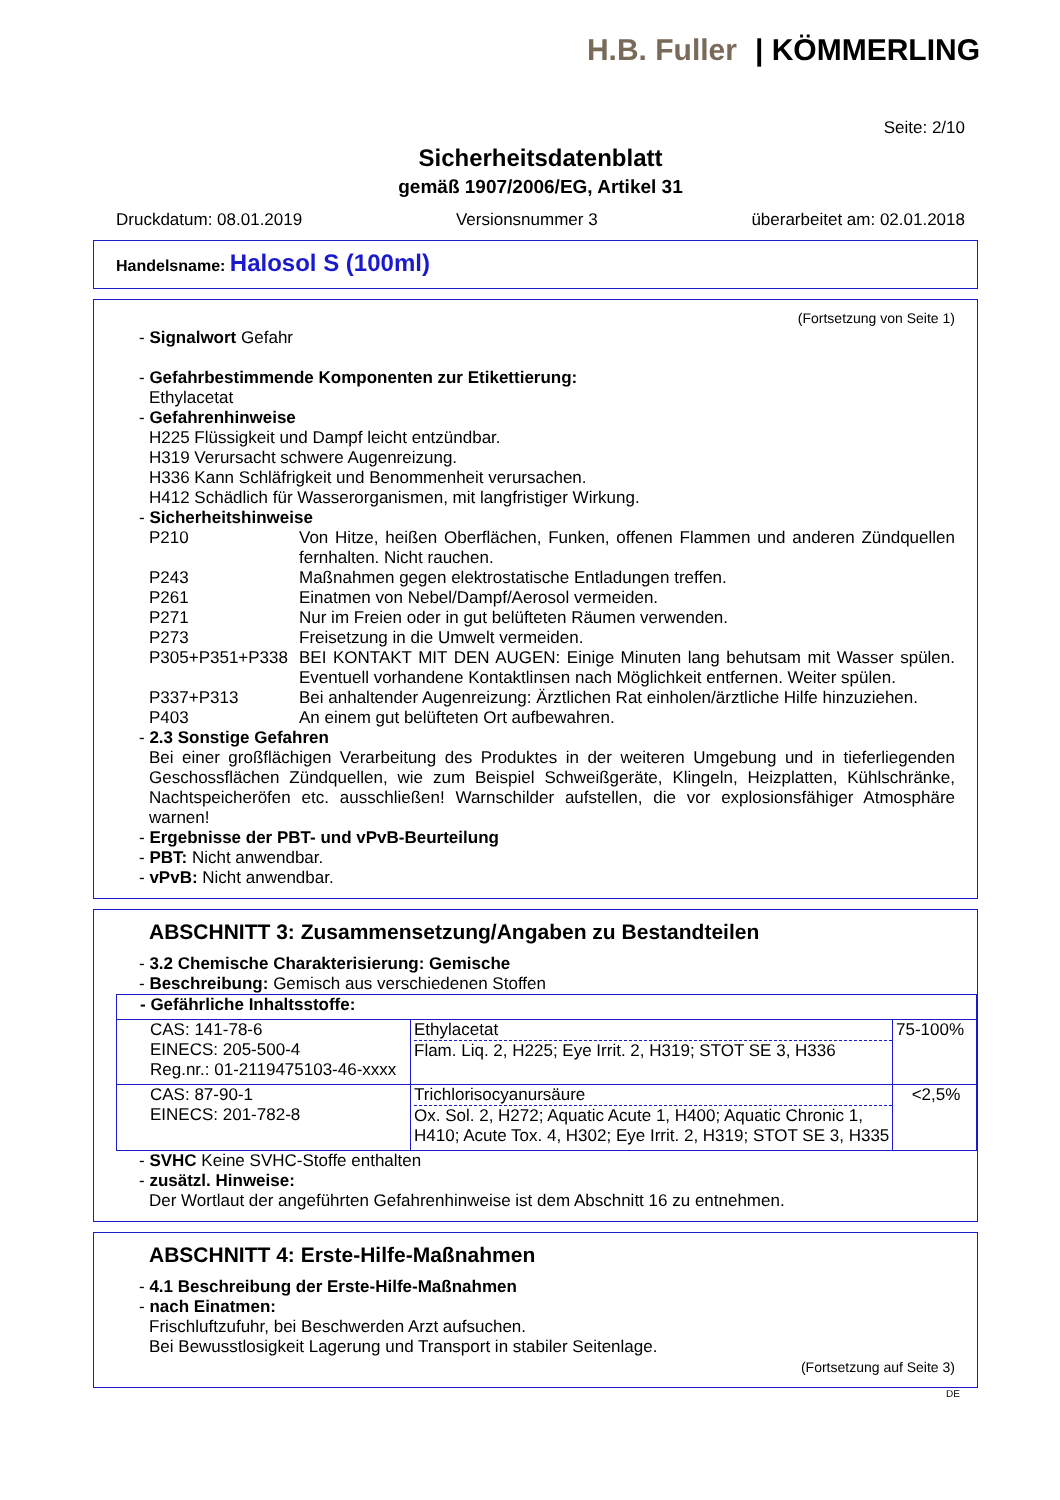H.B. Fuller | KÖMMERLING
Seite: 2/10
Sicherheitsdatenblatt
gemäß 1907/2006/EG, Artikel 31
Druckdatum: 08.01.2019 Versionsnummer 3 überarbeitet am: 02.01.2018
Handelsname: Halosol S (100ml)
(Fortsetzung von Seite 1)
- Signalwort Gefahr
- Gefahrbestimmende Komponenten zur Etikettierung:
Ethylacetat
- Gefahrenhinweise
H225 Flüssigkeit und Dampf leicht entzündbar.
H319 Verursacht schwere Augenreizung.
H336 Kann Schläfrigkeit und Benommenheit verursachen.
H412 Schädlich für Wasserorganismen, mit langfristiger Wirkung.
- Sicherheitshinweise
P210 Von Hitze, heißen Oberflächen, Funken, offenen Flammen und anderen Zündquellen fernhalten. Nicht rauchen.
P243 Maßnahmen gegen elektrostatische Entladungen treffen.
P261 Einatmen von Nebel/Dampf/Aerosol vermeiden.
P271 Nur im Freien oder in gut belüfteten Räumen verwenden.
P273 Freisetzung in die Umwelt vermeiden.
P305+P351+P338 BEI KONTAKT MIT DEN AUGEN: Einige Minuten lang behutsam mit Wasser spülen. Eventuell vorhandene Kontaktlinsen nach Möglichkeit entfernen. Weiter spülen.
P337+P313 Bei anhaltender Augenreizung: Ärztlichen Rat einholen/ärztliche Hilfe hinzuziehen.
P403 An einem gut belüfteten Ort aufbewahren.
- 2.3 Sonstige Gefahren
Bei einer großflächigen Verarbeitung des Produktes in der weiteren Umgebung und in tieferliegenden Geschossflächen Zündquellen, wie zum Beispiel Schweißgeräte, Klingeln, Heizplatten, Kühlschränke, Nachtspeicheröfen etc. ausschließen! Warnschilder aufstellen, die vor explosionsfähiger Atmosphäre warnen!
- Ergebnisse der PBT- und vPvB-Beurteilung
- PBT: Nicht anwendbar.
- vPvB: Nicht anwendbar.
ABSCHNITT 3: Zusammensetzung/Angaben zu Bestandteilen
- 3.2 Chemische Charakterisierung: Gemische
- Beschreibung: Gemisch aus verschiedenen Stoffen
| - Gefährliche Inhaltsstoffe: | | |
| --- | --- | --- |
| CAS: 141-78-6 EINECS: 205-500-4 Reg.nr.: 01-2119475103-46-xxxx | Ethylacetat Flam. Liq. 2, H225; Eye Irrit. 2, H319; STOT SE 3, H336 | 75-100% |
| CAS: 87-90-1 EINECS: 201-782-8 | Trichlorisocyanursäure Ox. Sol. 2, H272; Aquatic Acute 1, H400; Aquatic Chronic 1, H410; Acute Tox. 4, H302; Eye Irrit. 2, H319; STOT SE 3, H335 | <2,5% |
- SVHC Keine SVHC-Stoffe enthalten
- zusätzl. Hinweise:
Der Wortlaut der angeführten Gefahrenhinweise ist dem Abschnitt 16 zu entnehmen.
ABSCHNITT 4: Erste-Hilfe-Maßnahmen
- 4.1 Beschreibung der Erste-Hilfe-Maßnahmen
- nach Einatmen:
Frischluftzufuhr, bei Beschwerden Arzt aufsuchen.
Bei Bewusstlosigkeit Lagerung und Transport in stabiler Seitenlage.
(Fortsetzung auf Seite 3)
DE